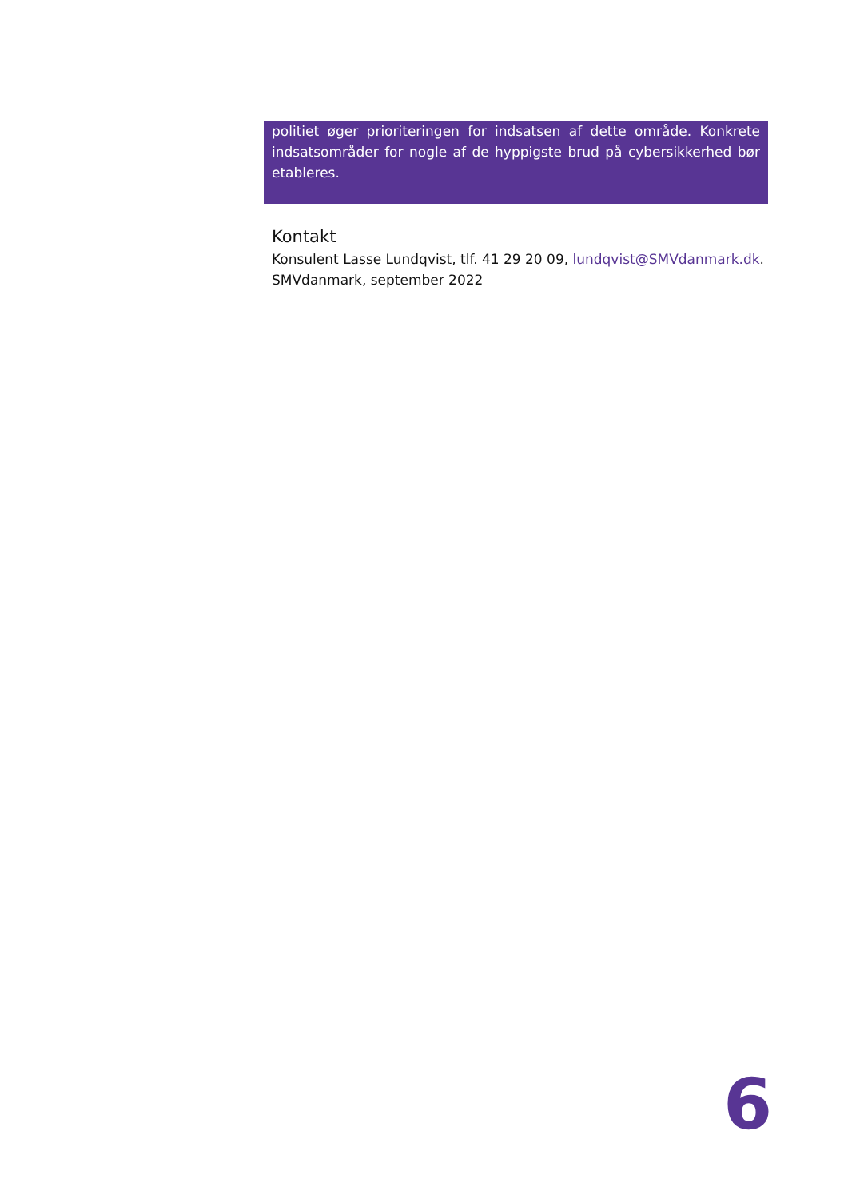politiet øger prioriteringen for indsatsen af dette område. Konkrete indsatsområder for nogle af de hyppigste brud på cybersikkerhed bør etableres.
Kontakt
Konsulent Lasse Lundqvist, tlf. 41 29 20 09, lundqvist@SMVdanmark.dk.
SMVdanmark, september 2022
6